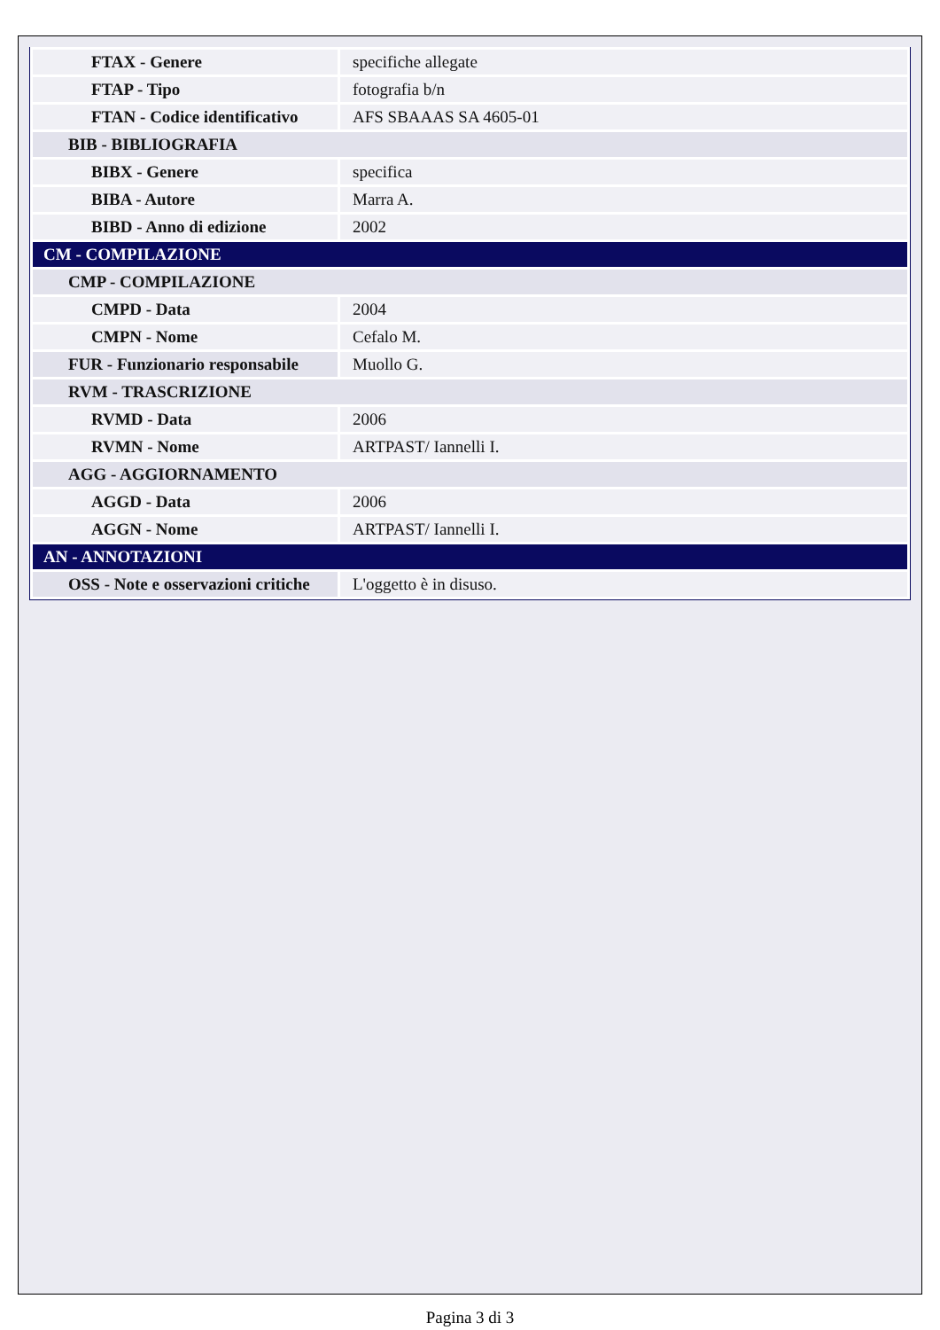| FTAX - Genere | specifiche allegate |
| FTAP - Tipo | fotografia b/n |
| FTAN - Codice identificativo | AFS SBAAAS SA 4605-01 |
| BIB - BIBLIOGRAFIA | |
| BIBX - Genere | specifica |
| BIBA - Autore | Marra A. |
| BIBD - Anno di edizione | 2002 |
| CM - COMPILAZIONE | |
| CMP - COMPILAZIONE | |
| CMPD - Data | 2004 |
| CMPN - Nome | Cefalo M. |
| FUR - Funzionario responsabile | Muollo G. |
| RVM - TRASCRIZIONE | |
| RVMD - Data | 2006 |
| RVMN - Nome | ARTPAST/ Iannelli I. |
| AGG - AGGIORNAMENTO | |
| AGGD - Data | 2006 |
| AGGN - Nome | ARTPAST/ Iannelli I. |
| AN - ANNOTAZIONI | |
| OSS - Note e osservazioni critiche | L'oggetto è in disuso. |
Pagina 3 di 3